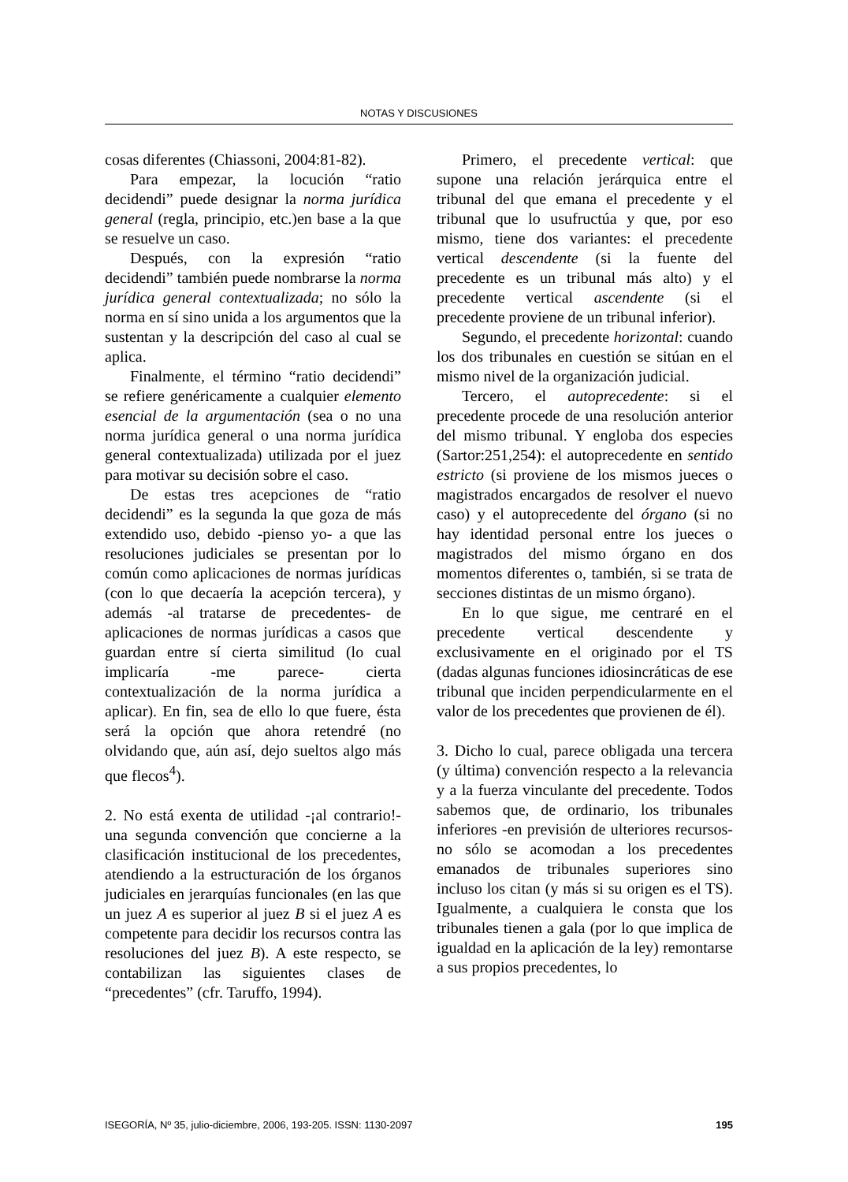NOTAS Y DISCUSIONES
cosas diferentes (Chiassoni, 2004:81-82).
Para empezar, la locución “ratio decidendi” puede designar la norma jurídica general (regla, principio, etc.)en base a la que se resuelve un caso.
Después, con la expresión “ratio decidendi” también puede nombrarse la norma jurídica general contextualizada; no sólo la norma en sí sino unida a los argumentos que la sustentan y la descripción del caso al cual se aplica.
Finalmente, el término “ratio decidendi” se refiere genéricamente a cualquier elemento esencial de la argumentación (sea o no una norma jurídica general o una norma jurídica general contextualizada) utilizada por el juez para motivar su decisión sobre el caso.
De estas tres acepciones de “ratio decidendi” es la segunda la que goza de más extendido uso, debido -pienso yo- a que las resoluciones judiciales se presentan por lo común como aplicaciones de normas jurídicas (con lo que decaería la acepción tercera), y además -al tratarse de precedentes- de aplicaciones de normas jurídicas a casos que guardan entre sí cierta similitud (lo cual implicaría -me parece- cierta contextualización de la norma jurídica a aplicar). En fin, sea de ello lo que fuere, ésta será la opción que ahora retendré (no olvidando que, aún así, dejo sueltos algo más que flecos<sup>4</sup>).
2. No está exenta de utilidad -¡al contrario!- una segunda convención que concierne a la clasificación institucional de los precedentes, atendiendo a la estructuración de los órganos judiciales en jerarquías funcionales (en las que un juez A es superior al juez B si el juez A es competente para decidir los recursos contra las resoluciones del juez B). A este respecto, se contabilizan las siguientes clases de “precedentes” (cfr. Taruffo, 1994).
Primero, el precedente vertical: que supone una relación jerárquica entre el tribunal del que emana el precedente y el tribunal que lo usufructúa y que, por eso mismo, tiene dos variantes: el precedente vertical descendente (si la fuente del precedente es un tribunal más alto) y el precedente vertical ascendente (si el precedente proviene de un tribunal inferior).
Segundo, el precedente horizontal: cuando los dos tribunales en cuestión se sitúan en el mismo nivel de la organización judicial.
Tercero, el autoprecedente: si el precedente procede de una resolución anterior del mismo tribunal. Y engloba dos especies (Sartor:251,254): el autoprecedente en sentido estricto (si proviene de los mismos jueces o magistrados encargados de resolver el nuevo caso) y el autoprecedente del órgano (si no hay identidad personal entre los jueces o magistrados del mismo órgano en dos momentos diferentes o, también, si se trata de secciones distintas de un mismo órgano).
En lo que sigue, me centraré en el precedente vertical descendente y exclusivamente en el originado por el TS (dadas algunas funciones idiosincráticas de ese tribunal que inciden perpendicularmente en el valor de los precedentes que provienen de él).
3. Dicho lo cual, parece obligada una tercera (y última) convención respecto a la relevancia y a la fuerza vinculante del precedente. Todos sabemos que, de ordinario, los tribunales inferiores -en previsión de ulteriores recursos- no sólo se acomodan a los precedentes emanados de tribunales superiores sino incluso los citan (y más si su origen es el TS). Igualmente, a cualquiera le consta que los tribunales tienen a gala (por lo que implica de igualdad en la aplicación de la ley) remontarse a sus propios precedentes, lo
ISEGORÍA, Nº 35, julio-diciembre, 2006, 193-205. ISSN: 1130-2097 195